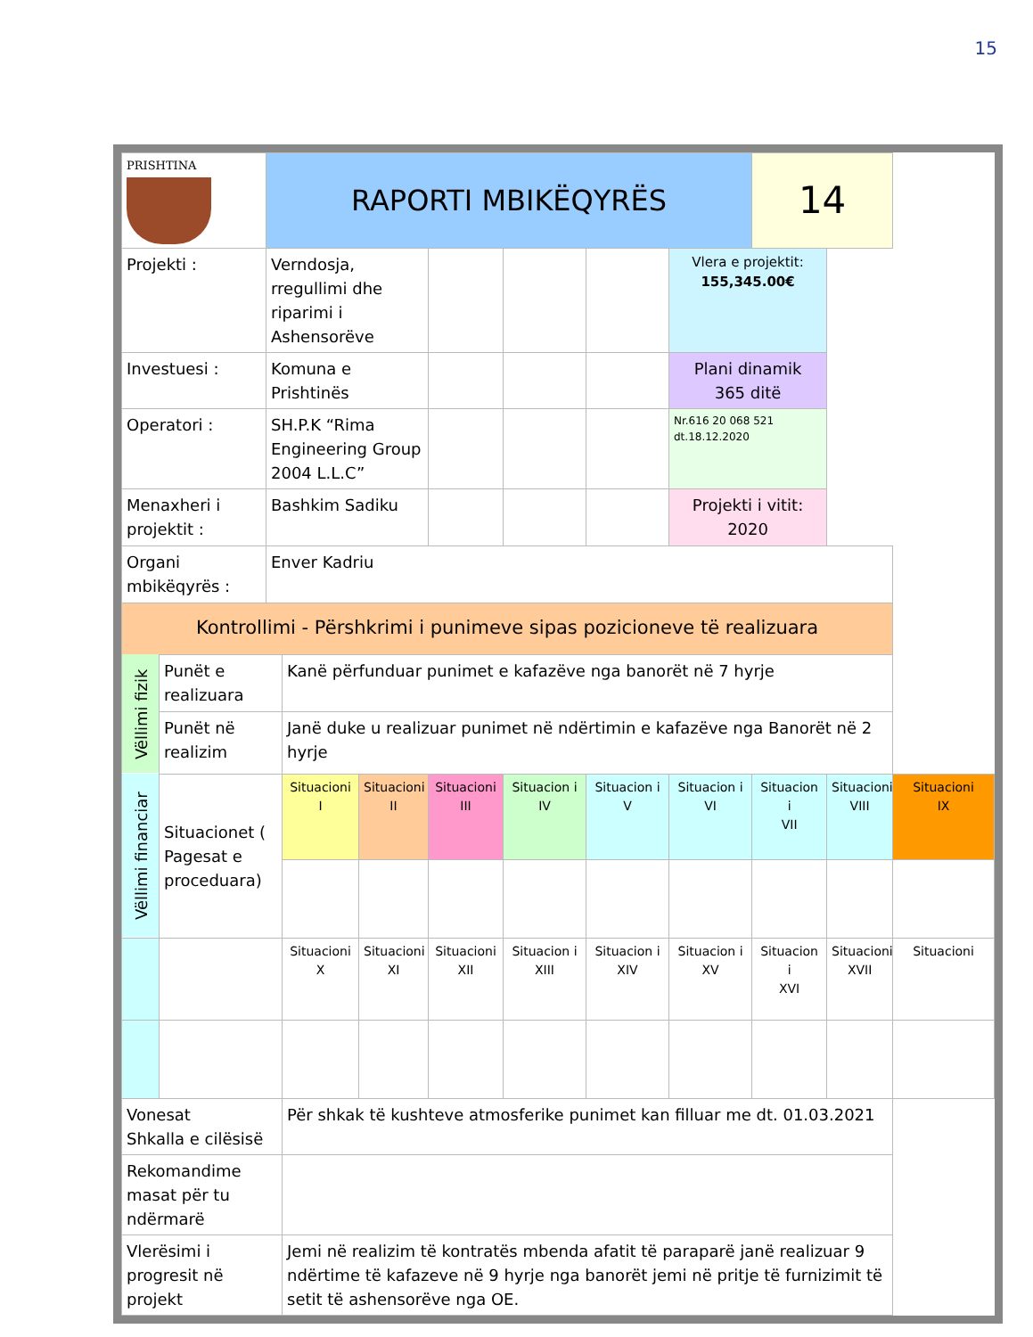15
| PRISHTINA | | RAPORTI MBIKËQYRËS | | | | | | | 14 | | |
| Projekti : | | Verndosja, rregullimi dhe riparimi i Ashensorëve | | | | | | Vlera e projektit: 155,345.00€ | | | |
| Investuesi : | | Komuna e Prishtinës | | | | | | Plani dinamik 365 ditë | | | |
| Operatori : | | SH.P.K “Rima Engineering Group 2004 L.L.C” | | | | | | Nr.616 20 068 521 dt.18.12.2020 | | | |
| Menaxheri i projektit : | | Bashkim Sadiku | | | | | | Projekti i vitit: 2020 | | | |
| Organi mbikëqyrës : | | Enver Kadriu | | | | | | | | | |
| Kontrollimi - Përshkrimi i punimeve sipas pozicioneve të realizuara | | | | | | | | | | | |
| Vëllimi fizik | Punët e realizuara | | Kanë përfunduar punimet e kafazëve nga banorët në 7 hyrje | | | | | | | | |
| | Punët në realizim | | Janë duke u realizuar punimet në ndërtimin e kafazëve nga Banorët në 2 hyrje | | | | | | | | |
| Vëllimi financiar | Situacionet ( Pagesat e proceduara) | | Situacioni I | Situacioni II | Situacioni III | Situacion i IV | Situacion i V | Situacion i VI | Situacion i VII | Situacioni VIII | Situacioni IX |
| | | | Situacioni X | Situacioni XI | Situacioni XII | Situacion i XIII | Situacion i XIV | Situacion i XV | Situacion i XVI | Situacioni XVII | Situacioni |
| Vonesat Shkalla e cilësisë | | | Për shkak të kushteve atmosferike punimet kan filluar me dt. 01.03.2021 | | | | | | | | |
| Rekomandime masat për tu ndërmarë | | | | | | | | | | | |
| Vlerësimi i progresit në projekt | | | Jemi në realizim të kontratës mbenda afatit të paraparë janë realizuar 9 ndërtime të kafazeve në 9 hyrje nga banorët jemi në pritje të furnizimit të setit të ashensorëve nga OE. | | | | | | | | |